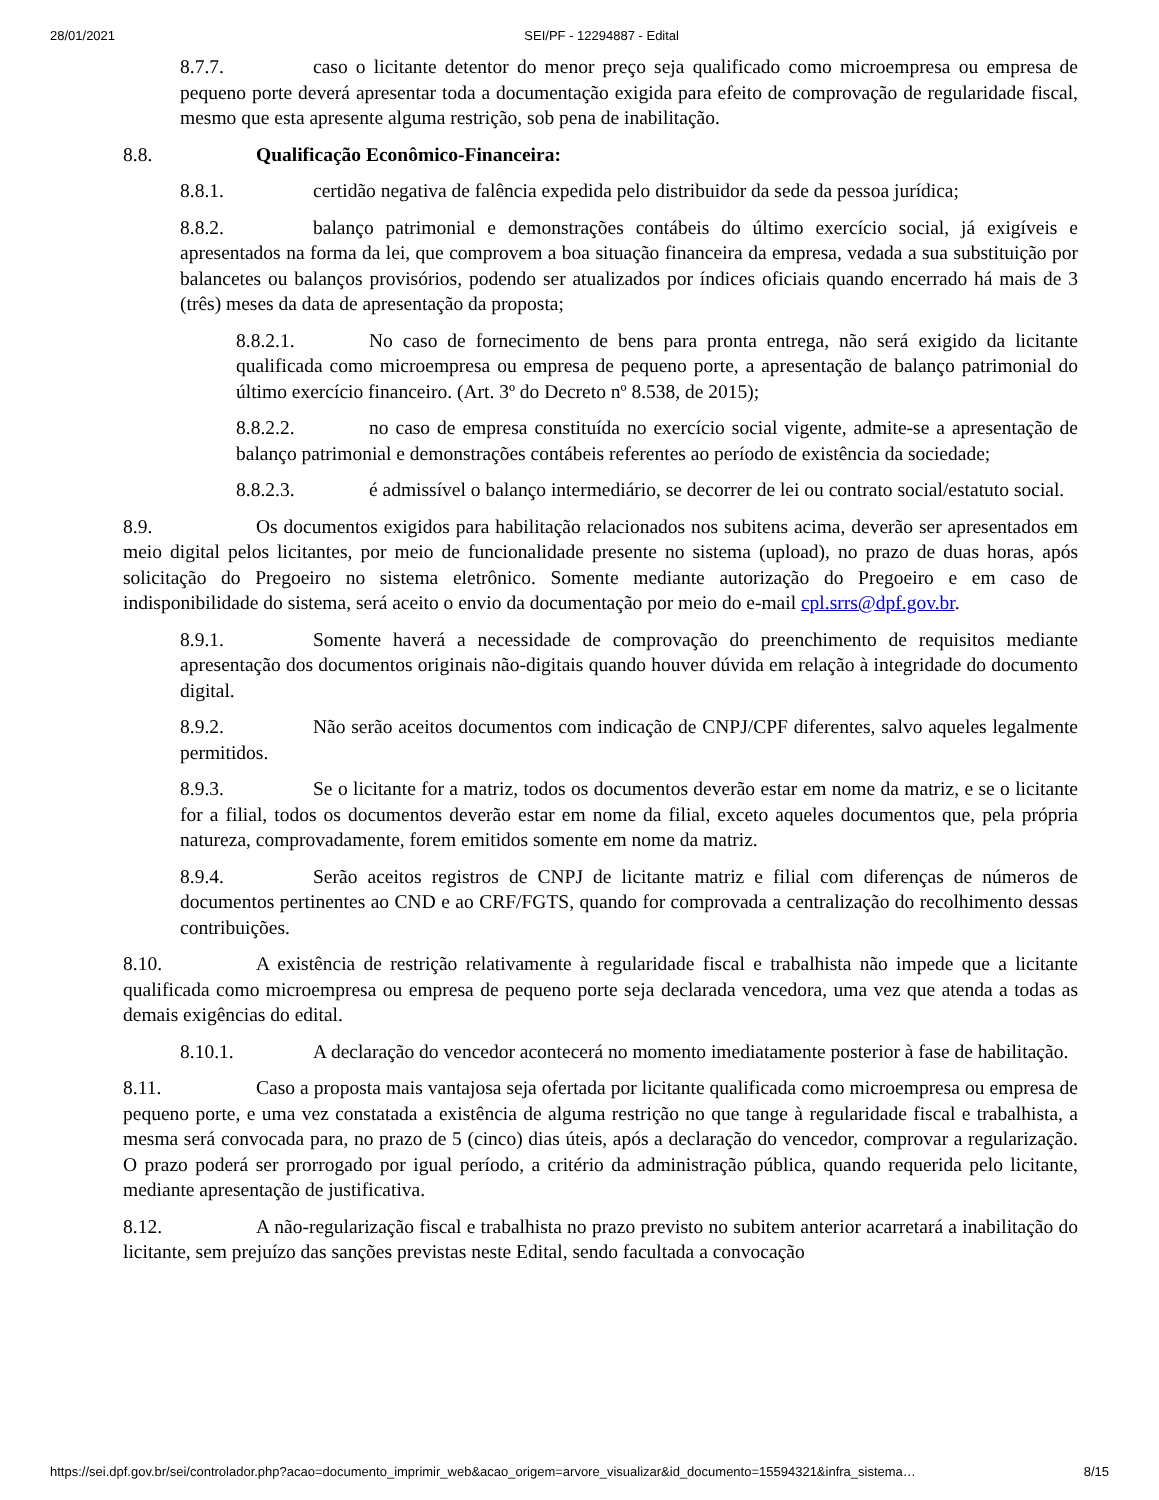28/01/2021 SEI/PF - 12294887 - Edital
8.7.7. caso o licitante detentor do menor preço seja qualificado como microempresa ou empresa de pequeno porte deverá apresentar toda a documentação exigida para efeito de comprovação de regularidade fiscal, mesmo que esta apresente alguma restrição, sob pena de inabilitação.
8.8. Qualificação Econômico-Financeira:
8.8.1. certidão negativa de falência expedida pelo distribuidor da sede da pessoa jurídica;
8.8.2. balanço patrimonial e demonstrações contábeis do último exercício social, já exigíveis e apresentados na forma da lei, que comprovem a boa situação financeira da empresa, vedada a sua substituição por balancetes ou balanços provisórios, podendo ser atualizados por índices oficiais quando encerrado há mais de 3 (três) meses da data de apresentação da proposta;
8.8.2.1. No caso de fornecimento de bens para pronta entrega, não será exigido da licitante qualificada como microempresa ou empresa de pequeno porte, a apresentação de balanço patrimonial do último exercício financeiro. (Art. 3º do Decreto nº 8.538, de 2015);
8.8.2.2. no caso de empresa constituída no exercício social vigente, admite-se a apresentação de balanço patrimonial e demonstrações contábeis referentes ao período de existência da sociedade;
8.8.2.3. é admissível o balanço intermediário, se decorrer de lei ou contrato social/estatuto social.
8.9. Os documentos exigidos para habilitação relacionados nos subitens acima, deverão ser apresentados em meio digital pelos licitantes, por meio de funcionalidade presente no sistema (upload), no prazo de duas horas, após solicitação do Pregoeiro no sistema eletrônico. Somente mediante autorização do Pregoeiro e em caso de indisponibilidade do sistema, será aceito o envio da documentação por meio do e-mail cpl.srrs@dpf.gov.br.
8.9.1. Somente haverá a necessidade de comprovação do preenchimento de requisitos mediante apresentação dos documentos originais não-digitais quando houver dúvida em relação à integridade do documento digital.
8.9.2. Não serão aceitos documentos com indicação de CNPJ/CPF diferentes, salvo aqueles legalmente permitidos.
8.9.3. Se o licitante for a matriz, todos os documentos deverão estar em nome da matriz, e se o licitante for a filial, todos os documentos deverão estar em nome da filial, exceto aqueles documentos que, pela própria natureza, comprovadamente, forem emitidos somente em nome da matriz.
8.9.4. Serão aceitos registros de CNPJ de licitante matriz e filial com diferenças de números de documentos pertinentes ao CND e ao CRF/FGTS, quando for comprovada a centralização do recolhimento dessas contribuições.
8.10. A existência de restrição relativamente à regularidade fiscal e trabalhista não impede que a licitante qualificada como microempresa ou empresa de pequeno porte seja declarada vencedora, uma vez que atenda a todas as demais exigências do edital.
8.10.1. A declaração do vencedor acontecerá no momento imediatamente posterior à fase de habilitação.
8.11. Caso a proposta mais vantajosa seja ofertada por licitante qualificada como microempresa ou empresa de pequeno porte, e uma vez constatada a existência de alguma restrição no que tange à regularidade fiscal e trabalhista, a mesma será convocada para, no prazo de 5 (cinco) dias úteis, após a declaração do vencedor, comprovar a regularização. O prazo poderá ser prorrogado por igual período, a critério da administração pública, quando requerida pelo licitante, mediante apresentação de justificativa.
8.12. A não-regularização fiscal e trabalhista no prazo previsto no subitem anterior acarretará a inabilitação do licitante, sem prejuízo das sanções previstas neste Edital, sendo facultada a convocação
https://sei.dpf.gov.br/sei/controlador.php?acao=documento_imprimir_web&acao_origem=arvore_visualizar&id_documento=15594321&infra_sistema… 8/15